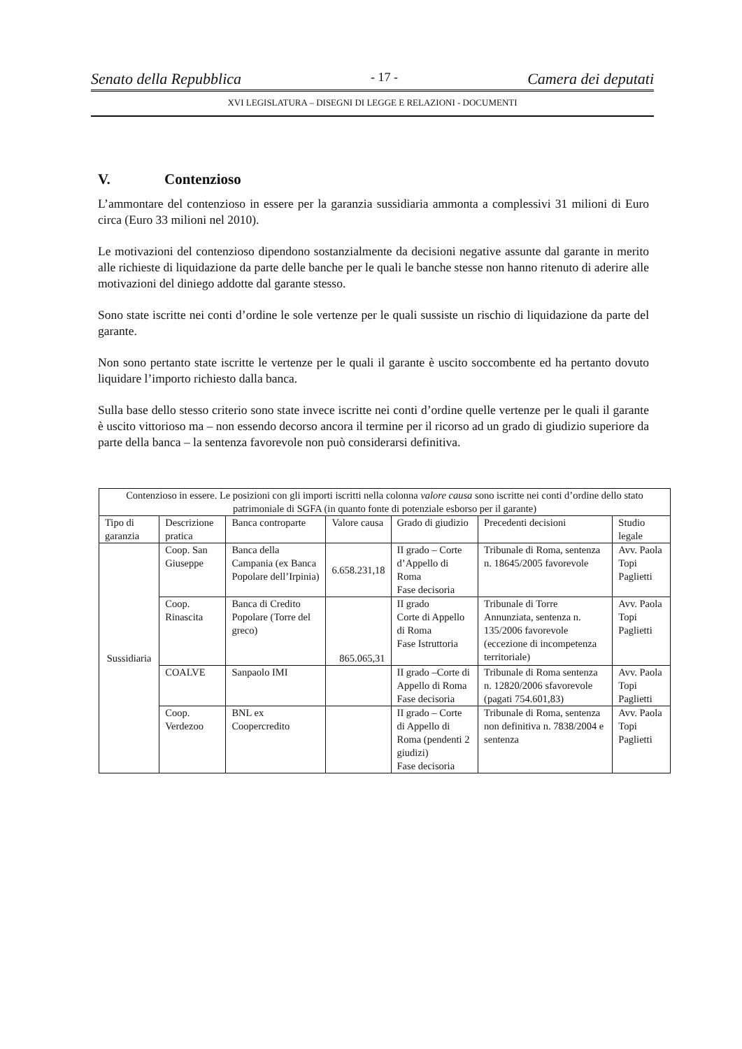Senato della Repubblica - 17 - Camera dei deputati
XVI LEGISLATURA – DISEGNI DI LEGGE E RELAZIONI - DOCUMENTI
V. Contenzioso
L’ammontare del contenzioso in essere per la garanzia sussidiaria ammonta a complessivi 31 milioni di Euro circa (Euro 33 milioni nel 2010).
Le motivazioni del contenzioso dipendono sostanzialmente da decisioni negative assunte dal garante in merito alle richieste di liquidazione da parte delle banche per le quali le banche stesse non hanno ritenuto di aderire alle motivazioni del diniego addotte dal garante stesso.
Sono state iscritte nei conti d’ordine le sole vertenze per le quali sussiste un rischio di liquidazione da parte del garante.
Non sono pertanto state iscritte le vertenze per le quali il garante è uscito soccombente ed ha pertanto dovuto liquidare l’importo richiesto dalla banca.
Sulla base dello stesso criterio sono state invece iscritte nei conti d’ordine quelle vertenze per le quali il garante è uscito vittorioso ma – non essendo decorso ancora il termine per il ricorso ad un grado di giudizio superiore da parte della banca – la sentenza favorevole non può considerarsi definitiva.
| Contenzioso in essere. Le posizioni con gli importi iscritti nella colonna valore causa sono iscritte nei conti d’ordine dello stato patrimoniale di SGFA (in quanto fonte di potenziale esborso per il garante) | | | | | | |
| --- | --- | --- | --- | --- | --- | --- |
| Tipo di garanzia | Descrizione pratica | Banca controparte | Valore causa | Grado di giudizio | Precedenti decisioni | Studio legale |
| Sussidiaria | Coop. San Giuseppe | Banca della Campania (ex Banca Popolare dell’Irpinia) | 6.658.231,18 | II grado – Corte d’Appello di Roma Fase decisoria | Tribunale di Roma, sentenza n. 18645/2005 favorevole | Avv. Paola Topi Paglietti |
| | Coop. Rinascita | Banca di Credito Popolare (Torre del greco) | 865.065,31 | II grado Corte di Appello di Roma Fase Istruttoria | Tribunale di Torre Annunziata, sentenza n. 135/2006 favorevole (eccezione di incompetenza territoriale) | Avv. Paola Topi Paglietti |
| | COALVE | Sanpaolo IMI | | II grado –Corte di Appello di Roma Fase decisoria | Tribunale di Roma sentenza n. 12820/2006 sfavorevole (pagati 754.601,83) | Avv. Paola Topi Paglietti |
| | Coop. Verdezoo | BNL ex Coopercredito | | II grado – Corte di Appello di Roma (pendenti 2 giudizi) Fase decisoria | Tribunale di Roma, sentenza non definitiva n. 7838/2004 e sentenza | Avv. Paola Topi Paglietti |